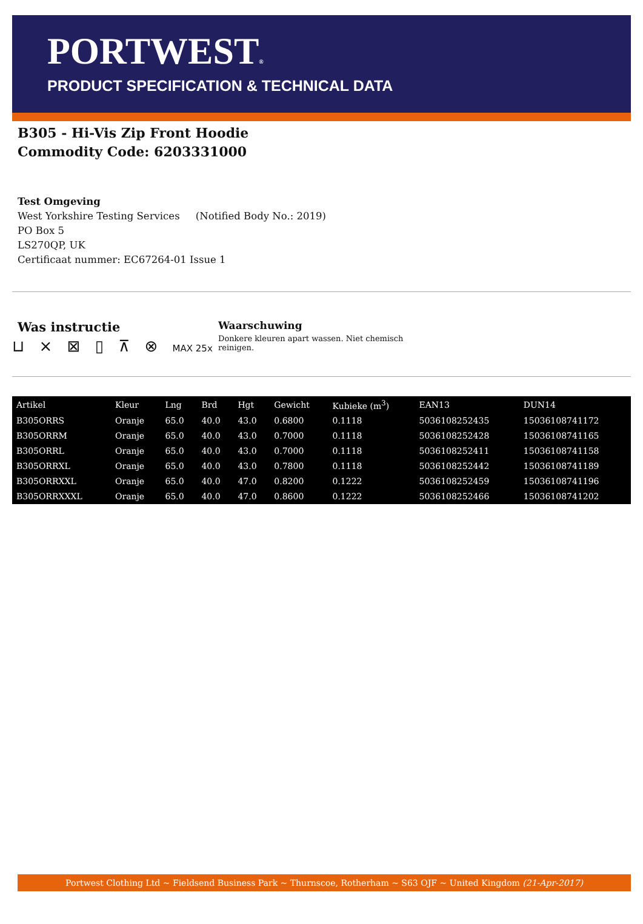PORTWEST®
PRODUCT SPECIFICATION & TECHNICAL DATA
B305 - Hi-Vis Zip Front Hoodie
Commodity Code: 6203331000
Test Omgeving
West Yorkshire Testing Services (Notified Body No.: 2019)
PO Box 5
LS270QP, UK
Certificaat nummer: EC67264-01 Issue 1
Was instructie
⊔ ⨯ ⊠ ▯ ⊼ ⊗ MAX 25x
Waarschuwing
Donkere kleuren apart wassen. Niet chemisch reinigen.
| Artikel | Kleur | Lng | Brd | Hgt | Gewicht | Kubieke (m<sup>3</sup>) | EAN13 | DUN14 |
| --- | --- | --- | --- | --- | --- | --- | --- | --- |
| B305ORRS | Oranje | 65.0 | 40.0 | 43.0 | 0.6800 | 0.1118 | 5036108252435 | 15036108741172 |
| B305ORRM | Oranje | 65.0 | 40.0 | 43.0 | 0.7000 | 0.1118 | 5036108252428 | 15036108741165 |
| B305ORRL | Oranje | 65.0 | 40.0 | 43.0 | 0.7000 | 0.1118 | 5036108252411 | 15036108741158 |
| B305ORRXL | Oranje | 65.0 | 40.0 | 43.0 | 0.7800 | 0.1118 | 5036108252442 | 15036108741189 |
| B305ORRXXL | Oranje | 65.0 | 40.0 | 47.0 | 0.8200 | 0.1222 | 5036108252459 | 15036108741196 |
| B305ORRXXXL | Oranje | 65.0 | 40.0 | 47.0 | 0.8600 | 0.1222 | 5036108252466 | 15036108741202 |
Portwest Clothing Ltd ~ Fieldsend Business Park ~ Thurnscoe, Rotherham ~ S63 OJF ~ United Kingdom (21-Apr-2017)